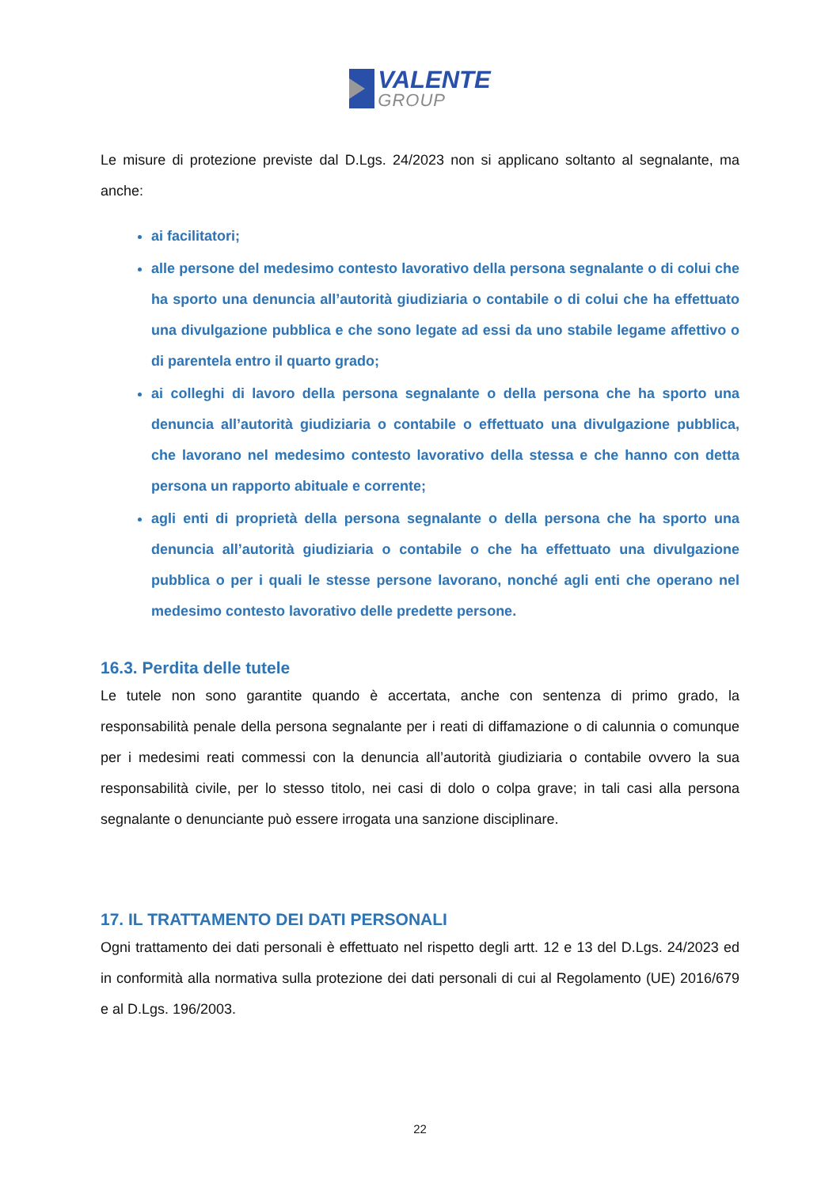VALENTE
GROUP
Le misure di protezione previste dal D.Lgs. 24/2023 non si applicano soltanto al segnalante, ma anche:
ai facilitatori;
alle persone del medesimo contesto lavorativo della persona segnalante o di colui che ha sporto una denuncia all’autorità giudiziaria o contabile o di colui che ha effettuato una divulgazione pubblica e che sono legate ad essi da uno stabile legame affettivo o di parentela entro il quarto grado;
ai colleghi di lavoro della persona segnalante o della persona che ha sporto una denuncia all’autorità giudiziaria o contabile o effettuato una divulgazione pubblica, che lavorano nel medesimo contesto lavorativo della stessa e che hanno con detta persona un rapporto abituale e corrente;
agli enti di proprietà della persona segnalante o della persona che ha sporto una denuncia all’autorità giudiziaria o contabile o che ha effettuato una divulgazione pubblica o per i quali le stesse persone lavorano, nonché agli enti che operano nel medesimo contesto lavorativo delle predette persone.
16.3. Perdita delle tutele
Le tutele non sono garantite quando è accertata, anche con sentenza di primo grado, la responsabilità penale della persona segnalante per i reati di diffamazione o di calunnia o comunque per i medesimi reati commessi con la denuncia all’autorità giudiziaria o contabile ovvero la sua responsabilità civile, per lo stesso titolo, nei casi di dolo o colpa grave; in tali casi alla persona segnalante o denunciante può essere irrogata una sanzione disciplinare.
17. IL TRATTAMENTO DEI DATI PERSONALI
Ogni trattamento dei dati personali è effettuato nel rispetto degli artt. 12 e 13 del D.Lgs. 24/2023 ed in conformità alla normativa sulla protezione dei dati personali di cui al Regolamento (UE) 2016/679 e al D.Lgs. 196/2003.
22